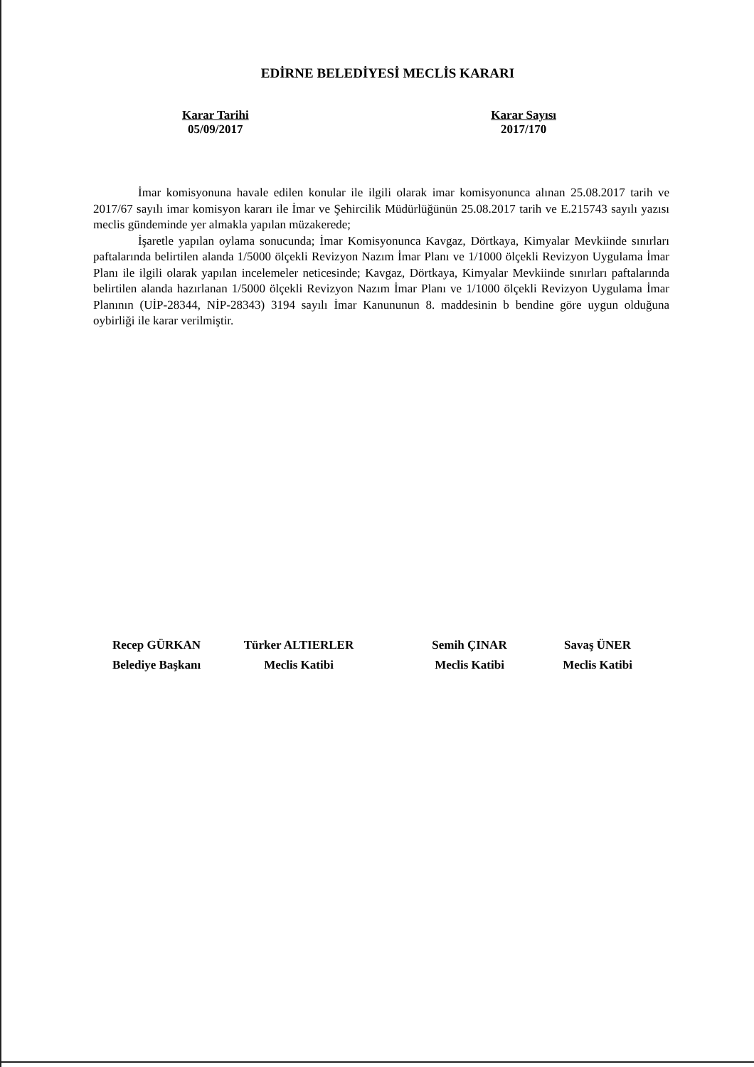EDİRNE BELEDİYESİ MECLİS KARARI
Karar Tarihi
05/09/2017
Karar Sayısı
2017/170
İmar komisyonuna havale edilen konular ile ilgili olarak imar komisyonunca alınan 25.08.2017 tarih ve 2017/67 sayılı imar komisyon kararı ile İmar ve Şehircilik Müdürlüğünün 25.08.2017 tarih ve E.215743 sayılı yazısı meclis gündeminde yer almakla yapılan müzakerede;
İşaretle yapılan oylama sonucunda; İmar Komisyonunca Kavgaz, Dörtkaya, Kimyalar Mevkiinde sınırları paftalarında belirtilen alanda 1/5000 ölçekli Revizyon Nazım İmar Planı ve 1/1000 ölçekli Revizyon Uygulama İmar Planı ile ilgili olarak yapılan incelemeler neticesinde; Kavgaz, Dörtkaya, Kimyalar Mevkiinde sınırları paftalarında belirtilen alanda hazırlanan 1/5000 ölçekli Revizyon Nazım İmar Planı ve 1/1000 ölçekli Revizyon Uygulama İmar Planının (UİP-28344, NİP-28343) 3194 sayılı İmar Kanununun 8. maddesinin b bendine göre uygun olduğuna oybirliği ile karar verilmiştir.
Recep GÜRKAN
Belediye Başkanı
Türker ALTIERLER
Meclis Katibi
Semih ÇINAR
Meclis Katibi
Savaş ÜNER
Meclis Katibi